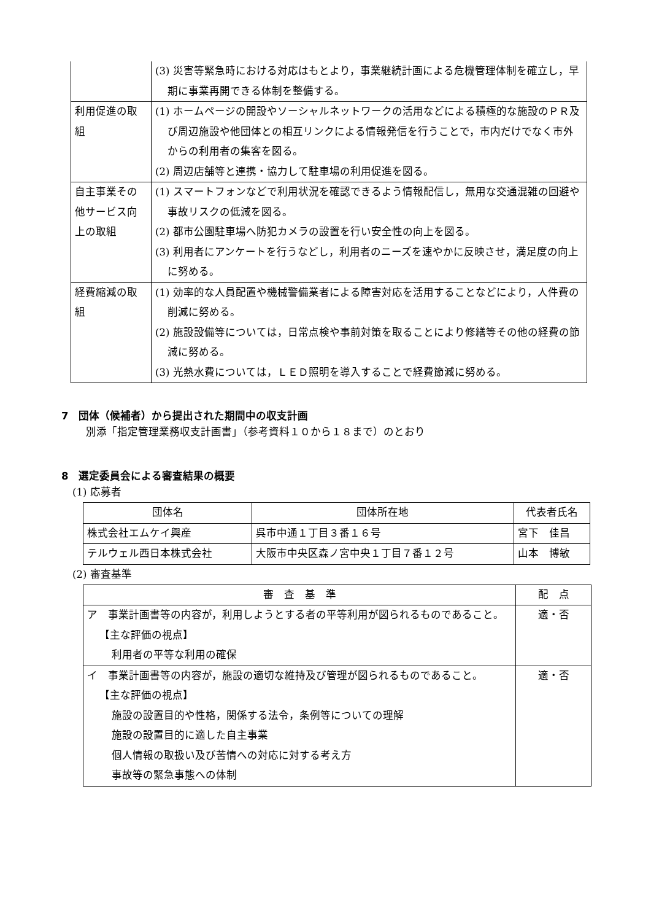| | (3) 災害等緊急時における対応はもとより，事業継続計画による危機管理体制を確立し，早期に事業再開できる体制を整備する。 |
| 利用促進の取組 | (1) ホームページの開設やソーシャルネットワークの活用などによる積極的な施設のＰＲ及び周辺施設や他団体との相互リンクによる情報発信を行うことで，市内だけでなく市外からの利用者の集客を図る。 (2) 周辺店舗等と連携・協力して駐車場の利用促進を図る。 |
| 自主事業その他サービス向上の取組 | (1) スマートフォンなどで利用状況を確認できるよう情報配信し，無用な交通混雑の回避や事故リスクの低減を図る。 (2) 都市公園駐車場へ防犯カメラの設置を行い安全性の向上を図る。 (3) 利用者にアンケートを行うなどし，利用者のニーズを速やかに反映させ，満足度の向上に努める。 |
| 経費縮減の取組 | (1) 効率的な人員配置や機械警備業者による障害対応を活用することなどにより，人件費の削減に努める。 (2) 施設設備等については，日常点検や事前対策を取ることにより修繕等その他の経費の節減に努める。 (3) 光熱水費については，ＬＥＤ照明を導入することで経費節減に努める。 |
7　団体（候補者）から提出された期間中の収支計画
別添「指定管理業務収支計画書」（参考資料１０から１８まで）のとおり
8　選定委員会による審査結果の概要
(1) 応募者
| 団体名 | 団体所在地 | 代表者氏名 |
| --- | --- | --- |
| 株式会社エムケイ興産 | 呉市中通１丁目３番１６号 | 宮下 佳昌 |
| テルウェル西日本株式会社 | 大阪市中央区森ノ宮中央１丁目７番１２号 | 山本 博敏 |
(2) 審査基準
| 審 査 基 準 | 配 点 |
| --- | --- |
| ア 事業計画書等の内容が，利用しようとする者の平等利用が図られるものであること。 【主な評価の視点】 利用者の平等な利用の確保 | 適・否 |
| イ 事業計画書等の内容が，施設の適切な維持及び管理が図られるものであること。 【主な評価の視点】 施設の設置目的や性格，関係する法令，条例等についての理解 施設の設置目的に適した自主事業 個人情報の取扱い及び苦情への対応に対する考え方 事故等の緊急事態への体制 | 適・否 |